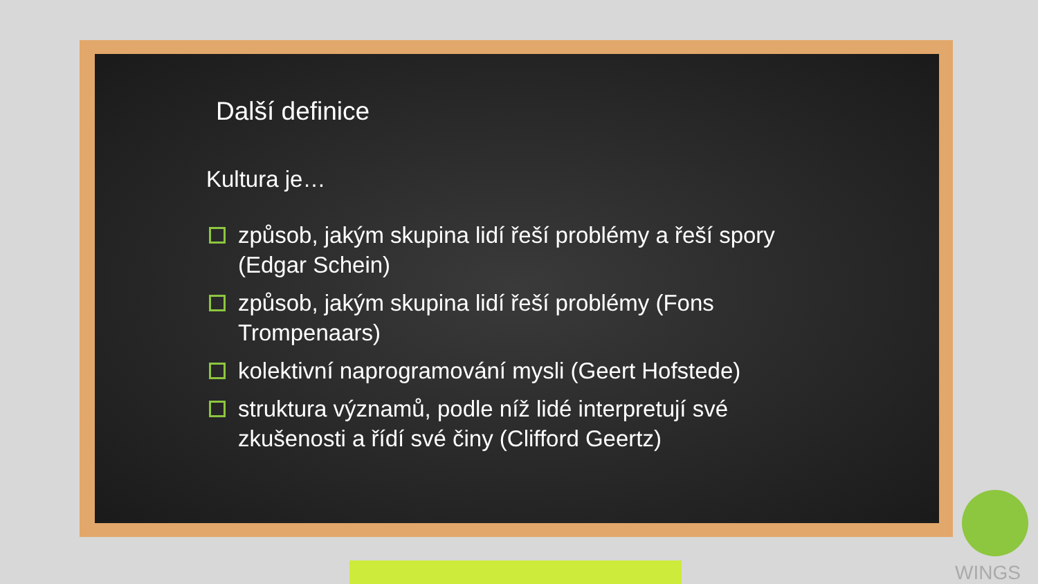Další definice
Kultura je…
způsob, jakým skupina lidí řeší problémy a řeší spory (Edgar Schein)
způsob, jakým skupina lidí řeší problémy (Fons Trompenaars)
kolektivní naprogramování mysli (Geert Hofstede)
struktura významů, podle níž lidé interpretují své zkušenosti a řídí své činy (Clifford Geertz)
WINGS